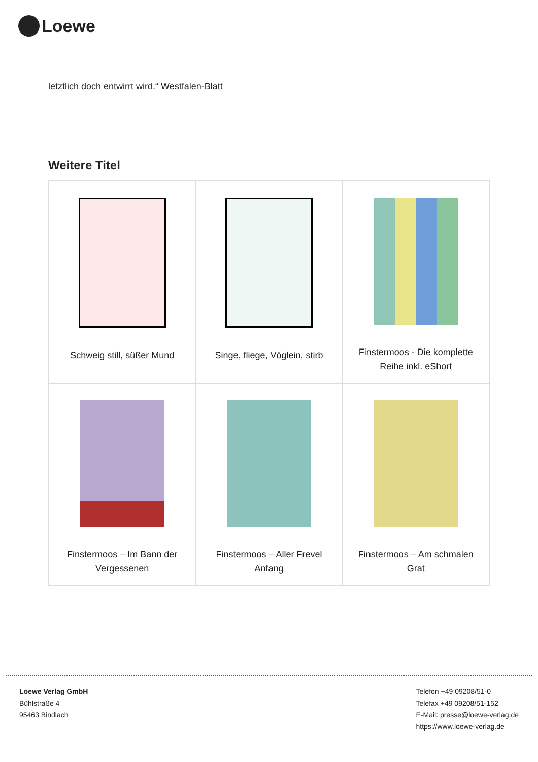Loewe
letztlich doch entwirrt wird.“ Westfalen-Blatt
Weitere Titel
| Schweig still, süßer Mund | Singe, fliege, Vöglein, stirb | Finstermoos - Die komplette Reihe inkl. eShort |
| Finstermoos – Im Bann der Vergessenen | Finstermoos – Aller Frevel Anfang | Finstermoos – Am schmalen Grat |
Loewe Verlag GmbH
Bühlstraße 4
95463 Bindlach
Telefon +49 09208/51-0
Telefax +49 09208/51-152
E-Mail: presse@loewe-verlag.de
https://www.loewe-verlag.de